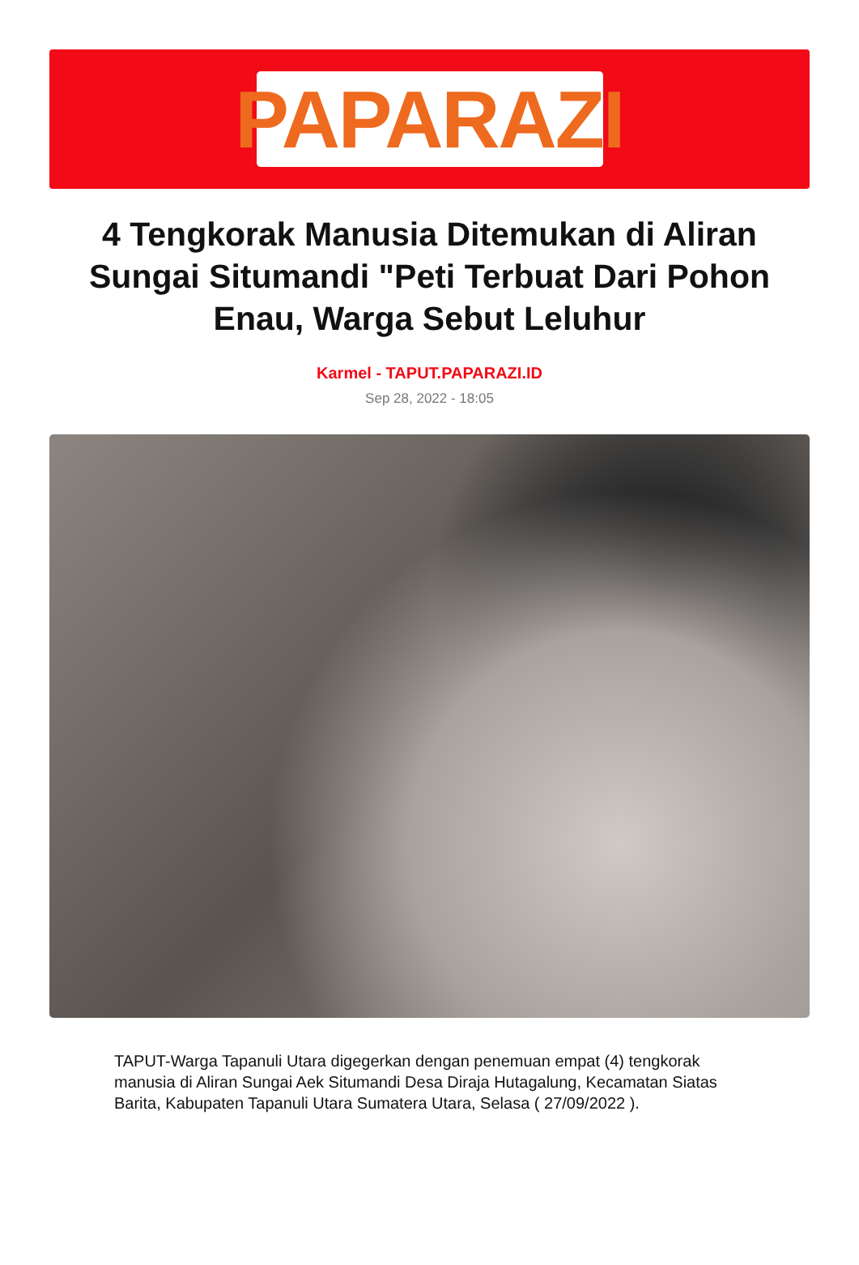PAPARAZI
4 Tengkorak Manusia Ditemukan di Aliran Sungai Situmandi "Peti Terbuat Dari Pohon Enau, Warga Sebut Leluhur
Karmel - TAPUT.PAPARAZI.ID
Sep 28, 2022 - 18:05
TAPUT-Warga Tapanuli Utara digegerkan dengan penemuan empat (4) tengkorak manusia di Aliran Sungai Aek Situmandi Desa Diraja Hutagalung, Kecamatan Siatas Barita, Kabupaten Tapanuli Utara Sumatera Utara, Selasa ( 27/09/2022 ).